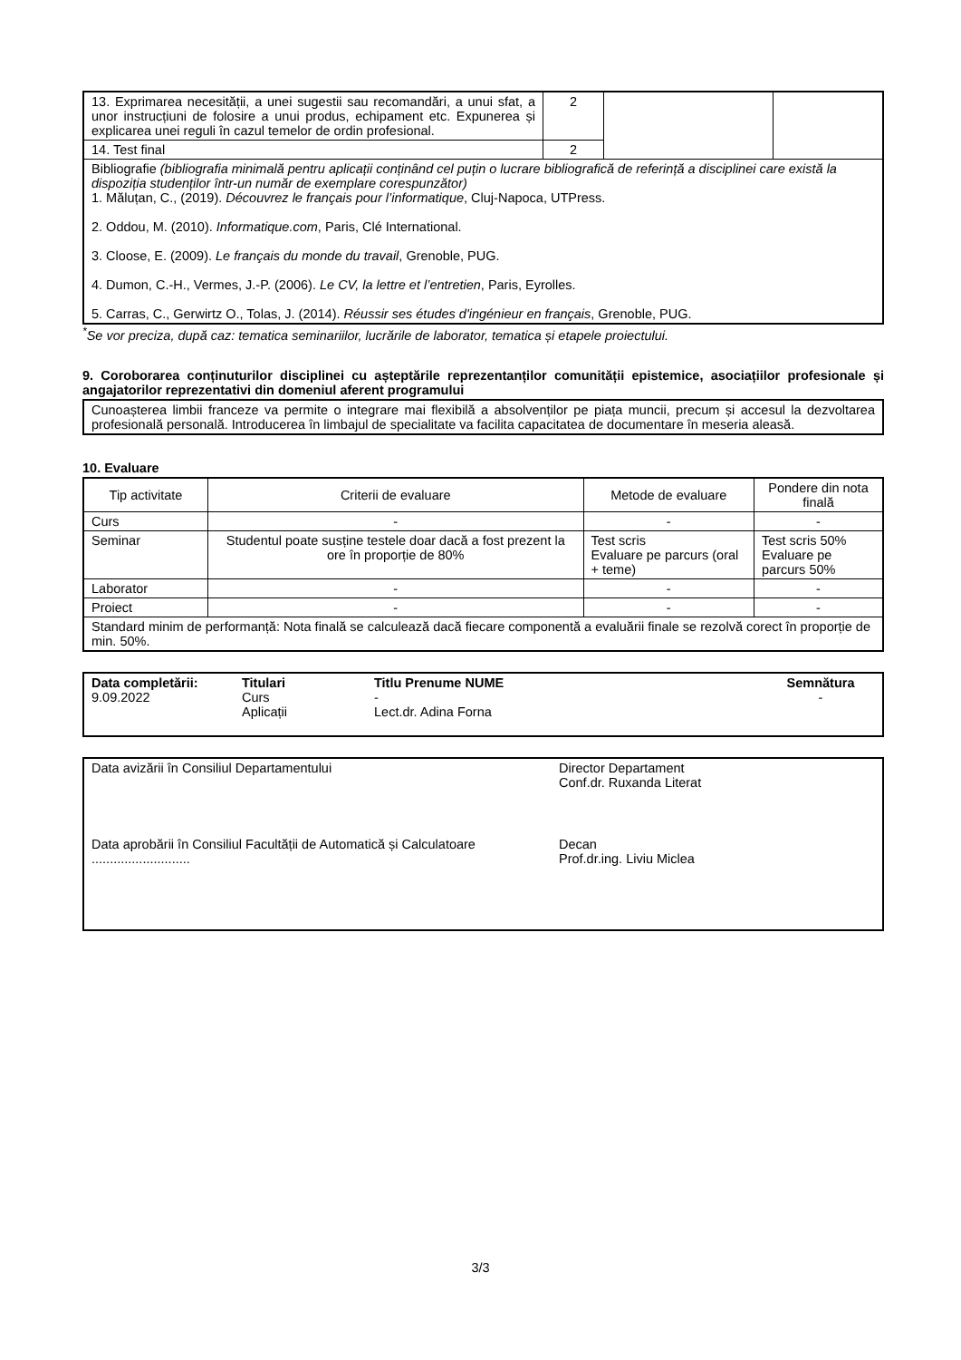| 13. Exprimarea necesității, a unei sugestii sau recomandări, a unui sfat, a unor instrucțiuni de folosire a unui produs, echipament etc. Expunerea și explicarea unei reguli în cazul temelor de ordin profesional. | 2 | | |
| 14. Test final | 2 | | |
| Bibliografie (bibliografia minimală pentru aplicații conținând cel puțin o lucrare bibliografică de referință a disciplinei care există la dispoziția studenților într-un număr de exemplare corespunzător) 1. Măluțan, C., (2019). Découvrez le français pour l’informatique , Cluj-Napoca, UTPress. 2. Oddou, M. (2010). Informatique.com , Paris, Clé International. 3. Cloose, E. (2009). Le français du monde du travail , Grenoble, PUG. 4. Dumon, C.-H., Vermes, J.-P. (2006). Le CV, la lettre et l’entretien , Paris, Eyrolles. 5. Carras, C., Gerwirtz O., Tolas, J. (2014). Réussir ses études d'ingénieur en français , Grenoble, PUG. | | | |
<sup>*</sup> Se vor preciza, după caz: tematica seminariilor, lucrările de laborator, tematica și etapele proiectului.
9. Coroborarea conținuturilor disciplinei cu așteptările reprezentanților comunității epistemice, asociațiilor profesionale și angajatorilor reprezentativi din domeniul aferent programului
Cunoașterea limbii franceze va permite o integrare mai flexibilă a absolvenților pe piața muncii, precum și accesul la dezvoltarea profesională personală. Introducerea în limbajul de specialitate va facilita capacitatea de documentare în meseria aleasă.
10. Evaluare
| Tip activitate | Criterii de evaluare | Metode de evaluare | Pondere din nota finală |
| --- | --- | --- | --- |
| Curs | - | - | - |
| Seminar | Studentul poate susține testele doar dacă a fost prezent la ore în proporție de 80% | Test scris Evaluare pe parcurs (oral + teme) | Test scris 50% Evaluare pe parcurs 50% |
| Laborator | - | - | - |
| Proiect | - | - | - |
| Standard minim de performanță: Nota finală se calculează dacă fiecare componentă a evaluării finale se rezolvă corect în proporție de min. 50%. | | | |
| Data completării: 9.09.2022 | Titulari Curs Aplicații | Titlu Prenume NUME - Lect.dr. Adina Forna | Semnătura - |
| Data avizării în Consiliul Departamentului | Director Departament Conf.dr. Ruxanda Literat |
| Data aprobării în Consiliul Facultății de Automatică și Calculatoare ........................... | Decan Prof.dr.ing. Liviu Miclea |
3/3